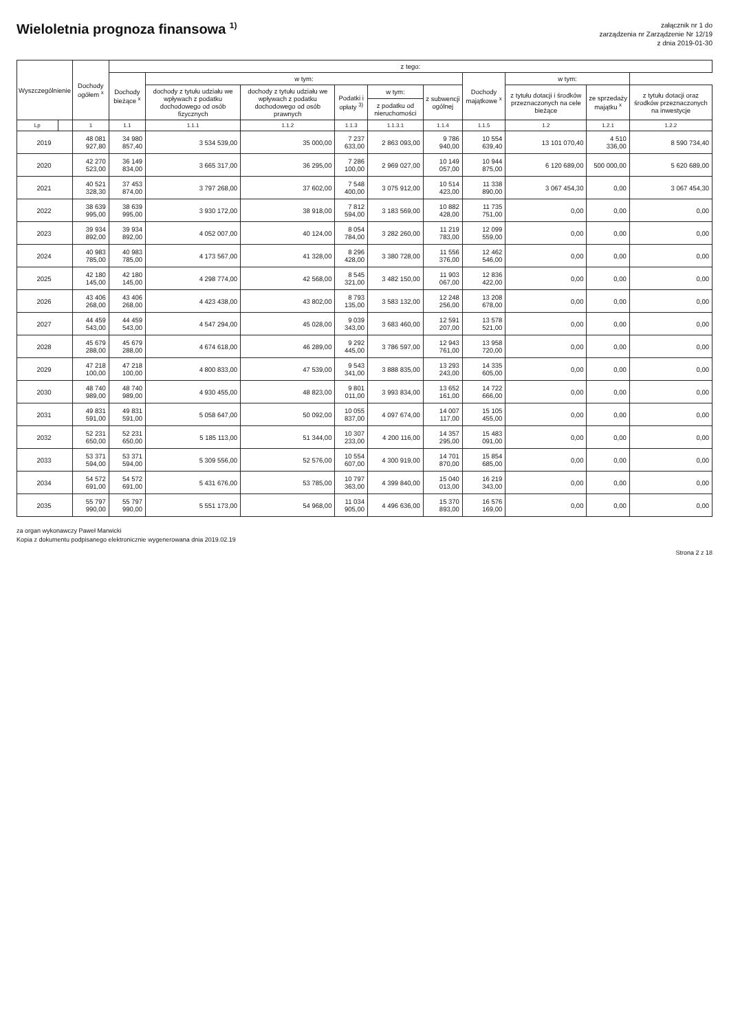Wieloletnia prognoza finansowa <sup>1)</sup>
załącznik nr 1 do
zarządzenia nr Zarządzenie Nr 12/19
z dnia 2019-01-30
| Wyszczególnienie | | Dochody ogółem <sup>x</sup> | z tego: | | | | | | | | | |
| --- | --- | --- | --- | --- | --- | --- | --- | --- | --- | --- | --- | --- |
| | | | Dochody bieżące <sup>x</sup> | w tym: | | | | | Dochody majątkowe <sup>x</sup> | w tym: | | |
| | | | | dochody z tytułu udziału we wpływach z podatku dochodowego od osób fizycznych | dochody z tytułu udziału we wpływach z podatku dochodowego od osób prawnych | Podatki i opłaty <sup>3)</sup> | w tym: | z subwencji ogólnej | | z tytułu dotacji i środków przeznaczonych na cele bieżące | ze sprzedaży majątku <sup>x</sup> | z tytułu dotacji oraz środków przeznaczonych na inwestycje |
| | | | | | | | z podatku od nieruchomości | | | | | |
| Lp | | 1 | 1.1 | 1.1.1 | 1.1.2 | 1.1.3 | 1.1.3.1 | 1.1.4 | 1.1.5 | 1.2 | 1.2.1 | 1.2.2 |
| 2019 | | 48 081 927,80 | 34 980 857,40 | 3 534 539,00 | 35 000,00 | 7 237 633,00 | 2 863 093,00 | 9 786 940,00 | 10 554 639,40 | 13 101 070,40 | 4 510 336,00 | 8 590 734,40 |
| 2020 | | 42 270 523,00 | 36 149 834,00 | 3 665 317,00 | 36 295,00 | 7 286 100,00 | 2 969 027,00 | 10 149 057,00 | 10 944 875,00 | 6 120 689,00 | 500 000,00 | 5 620 689,00 |
| 2021 | | 40 521 328,30 | 37 453 874,00 | 3 797 268,00 | 37 602,00 | 7 548 400,00 | 3 075 912,00 | 10 514 423,00 | 11 338 890,00 | 3 067 454,30 | 0,00 | 3 067 454,30 |
| 2022 | | 38 639 995,00 | 38 639 995,00 | 3 930 172,00 | 38 918,00 | 7 812 594,00 | 3 183 569,00 | 10 882 428,00 | 11 735 751,00 | 0,00 | 0,00 | 0,00 |
| 2023 | | 39 934 892,00 | 39 934 892,00 | 4 052 007,00 | 40 124,00 | 8 054 784,00 | 3 282 260,00 | 11 219 783,00 | 12 099 559,00 | 0,00 | 0,00 | 0,00 |
| 2024 | | 40 983 785,00 | 40 983 785,00 | 4 173 567,00 | 41 328,00 | 8 296 428,00 | 3 380 728,00 | 11 556 376,00 | 12 462 546,00 | 0,00 | 0,00 | 0,00 |
| 2025 | | 42 180 145,00 | 42 180 145,00 | 4 298 774,00 | 42 568,00 | 8 545 321,00 | 3 482 150,00 | 11 903 067,00 | 12 836 422,00 | 0,00 | 0,00 | 0,00 |
| 2026 | | 43 406 268,00 | 43 406 268,00 | 4 423 438,00 | 43 802,00 | 8 793 135,00 | 3 583 132,00 | 12 248 256,00 | 13 208 678,00 | 0,00 | 0,00 | 0,00 |
| 2027 | | 44 459 543,00 | 44 459 543,00 | 4 547 294,00 | 45 028,00 | 9 039 343,00 | 3 683 460,00 | 12 591 207,00 | 13 578 521,00 | 0,00 | 0,00 | 0,00 |
| 2028 | | 45 679 288,00 | 45 679 288,00 | 4 674 618,00 | 46 289,00 | 9 292 445,00 | 3 786 597,00 | 12 943 761,00 | 13 958 720,00 | 0,00 | 0,00 | 0,00 |
| 2029 | | 47 218 100,00 | 47 218 100,00 | 4 800 833,00 | 47 539,00 | 9 543 341,00 | 3 888 835,00 | 13 293 243,00 | 14 335 605,00 | 0,00 | 0,00 | 0,00 |
| 2030 | | 48 740 989,00 | 48 740 989,00 | 4 930 455,00 | 48 823,00 | 9 801 011,00 | 3 993 834,00 | 13 652 161,00 | 14 722 666,00 | 0,00 | 0,00 | 0,00 |
| 2031 | | 49 831 591,00 | 49 831 591,00 | 5 058 647,00 | 50 092,00 | 10 055 837,00 | 4 097 674,00 | 14 007 117,00 | 15 105 455,00 | 0,00 | 0,00 | 0,00 |
| 2032 | | 52 231 650,00 | 52 231 650,00 | 5 185 113,00 | 51 344,00 | 10 307 233,00 | 4 200 116,00 | 14 357 295,00 | 15 483 091,00 | 0,00 | 0,00 | 0,00 |
| 2033 | | 53 371 594,00 | 53 371 594,00 | 5 309 556,00 | 52 576,00 | 10 554 607,00 | 4 300 919,00 | 14 701 870,00 | 15 854 685,00 | 0,00 | 0,00 | 0,00 |
| 2034 | | 54 572 691,00 | 54 572 691,00 | 5 431 676,00 | 53 785,00 | 10 797 363,00 | 4 399 840,00 | 15 040 013,00 | 16 219 343,00 | 0,00 | 0,00 | 0,00 |
| 2035 | | 55 797 990,00 | 55 797 990,00 | 5 551 173,00 | 54 968,00 | 11 034 905,00 | 4 496 636,00 | 15 370 893,00 | 16 576 169,00 | 0,00 | 0,00 | 0,00 |
za organ wykonawczy Paweł Marwicki
Kopia z dokumentu podpisanego elektronicznie wygenerowana dnia 2019.02.19
Strona 2 z 18